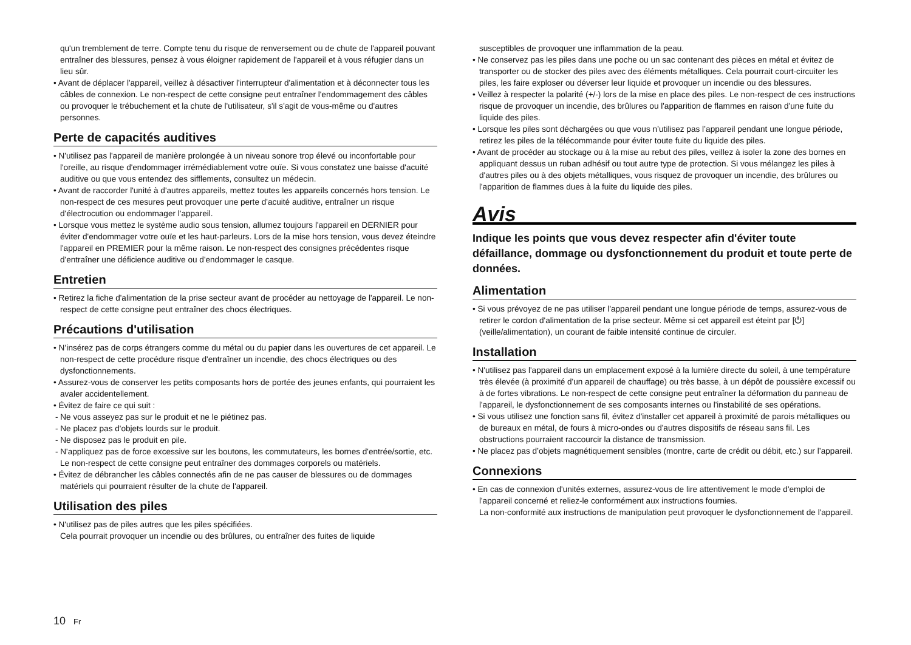qu'un tremblement de terre. Compte tenu du risque de renversement ou de chute de l'appareil pouvant entraîner des blessures, pensez à vous éloigner rapidement de l'appareil et à vous réfugier dans un lieu sûr.
• Avant de déplacer l'appareil, veillez à désactiver l'interrupteur d'alimentation et à déconnecter tous les câbles de connexion. Le non-respect de cette consigne peut entraîner l'endommagement des câbles ou provoquer le trébuchement et la chute de l'utilisateur, s'il s'agit de vous-même ou d'autres personnes.
Perte de capacités auditives
• N'utilisez pas l'appareil de manière prolongée à un niveau sonore trop élevé ou inconfortable pour l'oreille, au risque d'endommager irrémédiablement votre ouïe. Si vous constatez une baisse d'acuité auditive ou que vous entendez des sifflements, consultez un médecin.
• Avant de raccorder l'unité à d'autres appareils, mettez toutes les appareils concernés hors tension. Le non-respect de ces mesures peut provoquer une perte d'acuité auditive, entraîner un risque d'électrocution ou endommager l'appareil.
• Lorsque vous mettez le système audio sous tension, allumez toujours l'appareil en DERNIER pour éviter d'endommager votre ouïe et les haut-parleurs. Lors de la mise hors tension, vous devez éteindre l'appareil en PREMIER pour la même raison. Le non-respect des consignes précédentes risque d'entraîner une déficience auditive ou d'endommager le casque.
Entretien
• Retirez la fiche d'alimentation de la prise secteur avant de procéder au nettoyage de l'appareil. Le non-respect de cette consigne peut entraîner des chocs électriques.
Précautions d'utilisation
• N’insérez pas de corps étrangers comme du métal ou du papier dans les ouvertures de cet appareil. Le non-respect de cette procédure risque d'entraîner un incendie, des chocs électriques ou des dysfonctionnements.
• Assurez-vous de conserver les petits composants hors de portée des jeunes enfants, qui pourraient les avaler accidentellement.
• Évitez de faire ce qui suit :
- Ne vous asseyez pas sur le produit et ne le piétinez pas.
- Ne placez pas d'objets lourds sur le produit.
- Ne disposez pas le produit en pile.
- N'appliquez pas de force excessive sur les boutons, les commutateurs, les bornes d'entrée/sortie, etc.
Le non-respect de cette consigne peut entraîner des dommages corporels ou matériels.
• Évitez de débrancher les câbles connectés afin de ne pas causer de blessures ou de dommages matériels qui pourraient résulter de la chute de l'appareil.
Utilisation des piles
• N'utilisez pas de piles autres que les piles spécifiées.
Cela pourrait provoquer un incendie ou des brûlures, ou entraîner des fuites de liquide
susceptibles de provoquer une inflammation de la peau.
• Ne conservez pas les piles dans une poche ou un sac contenant des pièces en métal et évitez de transporter ou de stocker des piles avec des éléments métalliques. Cela pourrait court-circuiter les piles, les faire exploser ou déverser leur liquide et provoquer un incendie ou des blessures.
• Veillez à respecter la polarité (+/-) lors de la mise en place des piles. Le non-respect de ces instructions risque de provoquer un incendie, des brûlures ou l'apparition de flammes en raison d'une fuite du liquide des piles.
• Lorsque les piles sont déchargées ou que vous n’utilisez pas l’appareil pendant une longue période, retirez les piles de la télécommande pour éviter toute fuite du liquide des piles.
• Avant de procéder au stockage ou à la mise au rebut des piles, veillez à isoler la zone des bornes en appliquant dessus un ruban adhésif ou tout autre type de protection. Si vous mélangez les piles à d'autres piles ou à des objets métalliques, vous risquez de provoquer un incendie, des brûlures ou l'apparition de flammes dues à la fuite du liquide des piles.
Avis
Indique les points que vous devez respecter afin d'éviter toute défaillance, dommage ou dysfonctionnement du produit et toute perte de données.
Alimentation
• Si vous prévoyez de ne pas utiliser l'appareil pendant une longue période de temps, assurez-vous de retirer le cordon d'alimentation de la prise secteur. Même si cet appareil est éteint par [⏻] (veille/alimentation), un courant de faible intensité continue de circuler.
Installation
• N'utilisez pas l'appareil dans un emplacement exposé à la lumière directe du soleil, à une température très élevée (à proximité d'un appareil de chauffage) ou très basse, à un dépôt de poussière excessif ou à de fortes vibrations. Le non-respect de cette consigne peut entraîner la déformation du panneau de l'appareil, le dysfonctionnement de ses composants internes ou l'instabilité de ses opérations.
• Si vous utilisez une fonction sans fil, évitez d'installer cet appareil à proximité de parois métalliques ou de bureaux en métal, de fours à micro-ondes ou d'autres dispositifs de réseau sans fil. Les obstructions pourraient raccourcir la distance de transmission.
• Ne placez pas d’objets magnétiquement sensibles (montre, carte de crédit ou débit, etc.) sur l’appareil.
Connexions
• En cas de connexion d'unités externes, assurez-vous de lire attentivement le mode d'emploi de l'appareil concerné et reliez-le conformément aux instructions fournies.
La non-conformité aux instructions de manipulation peut provoquer le dysfonctionnement de l'appareil.
10 Fr